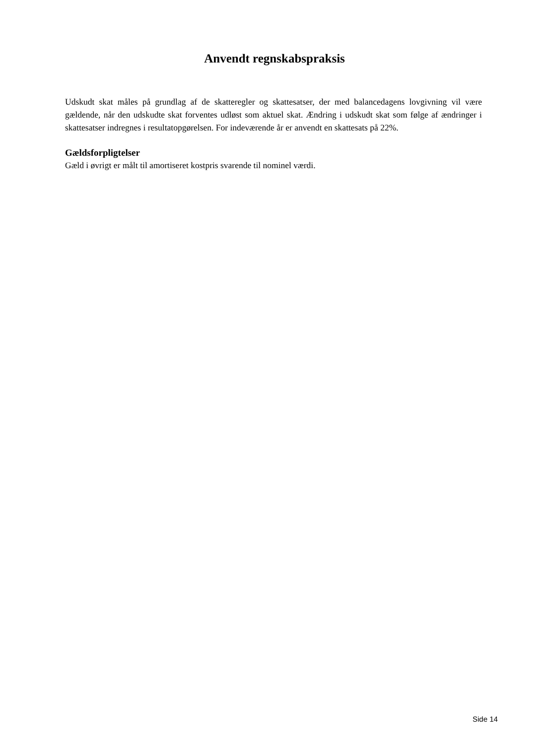Anvendt regnskabspraksis
Udskudt skat måles på grundlag af de skatteregler og skattesatser, der med balancedagens lovgivning vil være gældende, når den udskudte skat forventes udløst som aktuel skat. Ændring i udskudt skat som følge af ændringer i skattesatser indregnes i resultatopgørelsen. For indeværende år er anvendt en skattesats på 22%.
Gældsforpligtelser
Gæld i øvrigt er målt til amortiseret kostpris svarende til nominel værdi.
Side 14